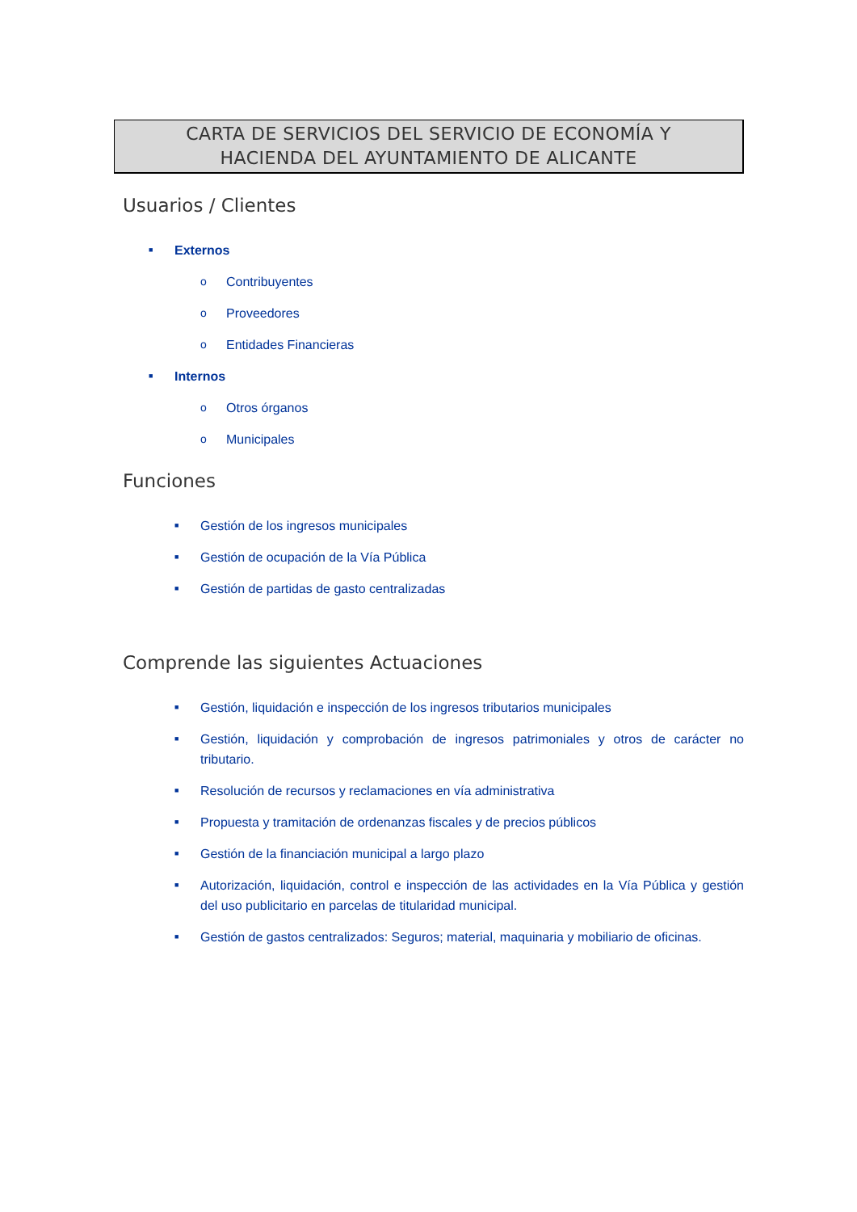CARTA DE SERVICIOS DEL SERVICIO DE ECONOMÍA Y
HACIENDA DEL AYUNTAMIENTO DE ALICANTE
Usuarios / Clientes
■ Externos
o Contribuyentes
o Proveedores
o Entidades Financieras
■ Internos
o Otros órganos
o Municipales
Funciones
■ Gestión de los ingresos municipales
■ Gestión de ocupación de la Vía Pública
■ Gestión de partidas de gasto centralizadas
Comprende las siguientes Actuaciones
■ Gestión, liquidación e inspección de los ingresos tributarios municipales
■ Gestión, liquidación y comprobación de ingresos patrimoniales y otros de carácter no tributario.
■ Resolución de recursos y reclamaciones en vía administrativa
■ Propuesta y tramitación de ordenanzas fiscales y de precios públicos
■ Gestión de la financiación municipal a largo plazo
■ Autorización, liquidación, control e inspección de las actividades en la Vía Pública y gestión del uso publicitario en parcelas de titularidad municipal.
■ Gestión de gastos centralizados: Seguros; material, maquinaria y mobiliario de oficinas.